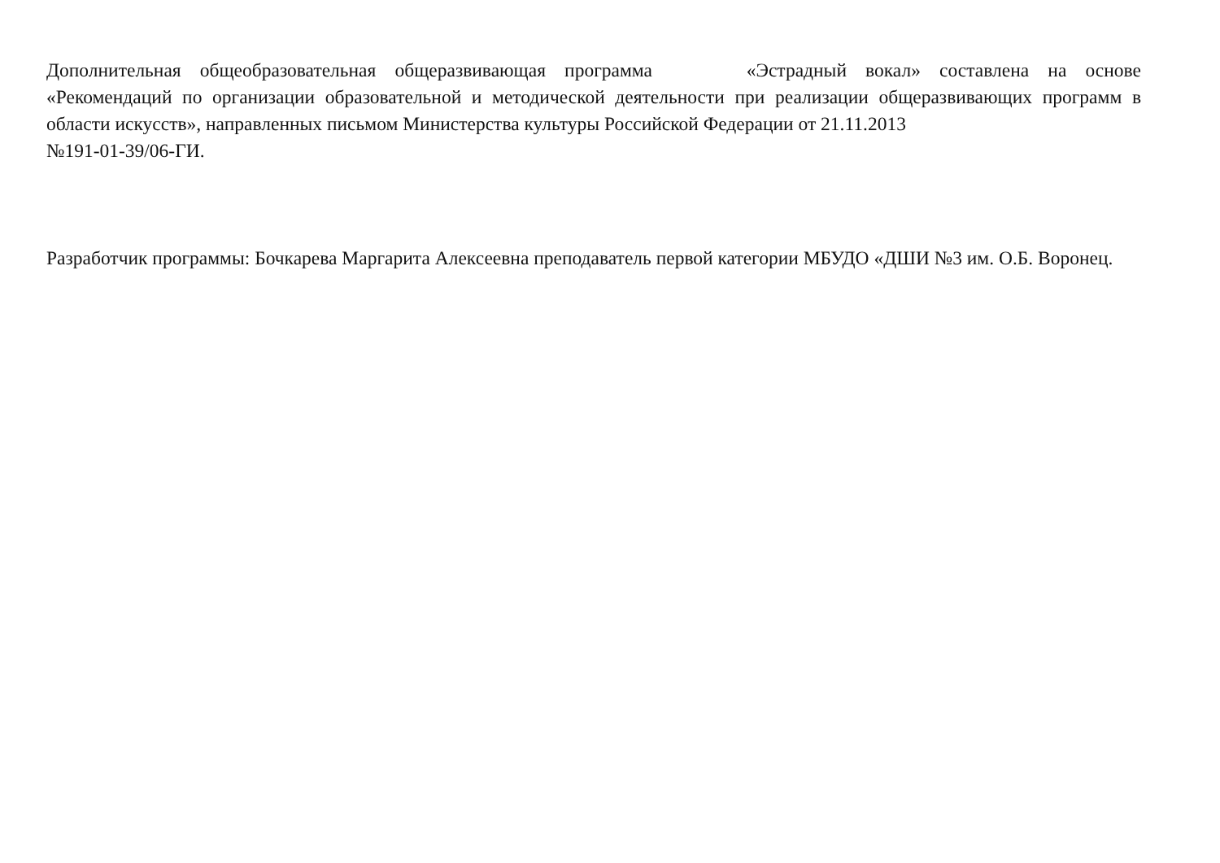Дополнительная общеобразовательная общеразвивающая программа «Эстрадный вокал» составлена на основе
«Рекомендаций по организации образовательной и методической деятельности при реализации общеразвивающих программ в области искусств», направленных письмом Министерства культуры Российской Федерации от 21.11.2013
№191-01-39/06-ГИ.
Разработчик программы: Бочкарева Маргарита Алексеевна преподаватель первой категории МБУДО «ДШИ №3 им. О.Б. Воронец.